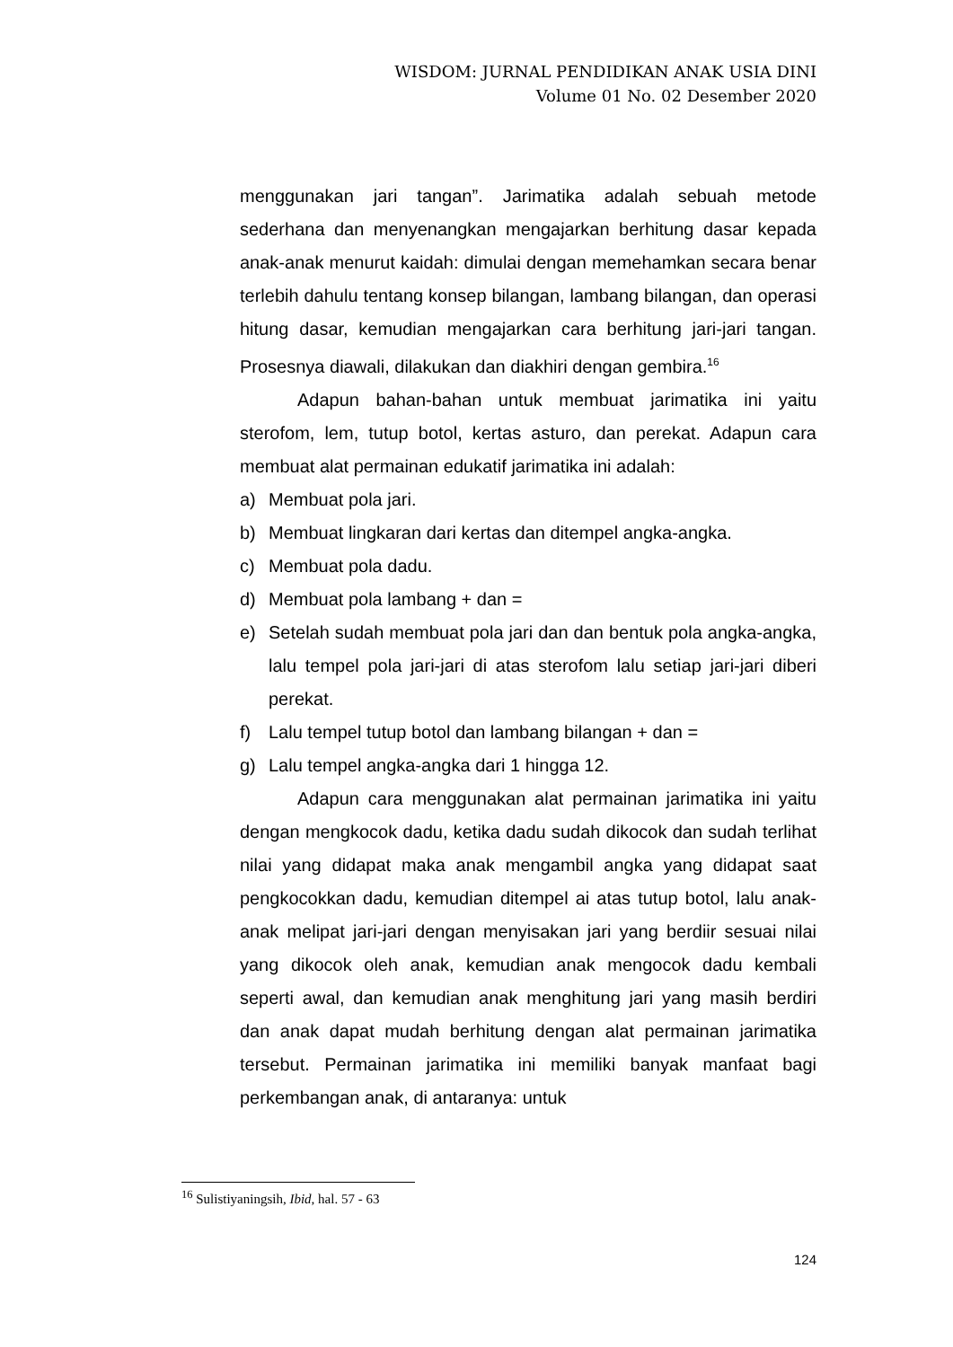WISDOM: JURNAL PENDIDIKAN ANAK USIA DINI
Volume 01 No. 02 Desember 2020
menggunakan jari tangan”. Jarimatika adalah sebuah metode sederhana dan menyenangkan mengajarkan berhitung dasar kepada anak-anak menurut kaidah: dimulai dengan memehamkan secara benar terlebih dahulu tentang konsep bilangan, lambang bilangan, dan operasi hitung dasar, kemudian mengajarkan cara berhitung jari-jari tangan. Prosesnya diawali, dilakukan dan diakhiri dengan gembira.<sup>16</sup>
Adapun bahan-bahan untuk membuat jarimatika ini yaitu sterofom, lem, tutup botol, kertas asturo, dan perekat. Adapun cara membuat alat permainan edukatif jarimatika ini adalah:
a) Membuat pola jari.
b) Membuat lingkaran dari kertas dan ditempel angka-angka.
c) Membuat pola dadu.
d) Membuat pola lambang + dan =
e) Setelah sudah membuat pola jari dan dan bentuk pola angka-angka, lalu tempel pola jari-jari di atas sterofom lalu setiap jari-jari diberi perekat.
f) Lalu tempel tutup botol dan lambang bilangan + dan =
g) Lalu tempel angka-angka dari 1 hingga 12.
Adapun cara menggunakan alat permainan jarimatika ini yaitu dengan mengkocok dadu, ketika dadu sudah dikocok dan sudah terlihat nilai yang didapat maka anak mengambil angka yang didapat saat pengkocokkan dadu, kemudian ditempel ai atas tutup botol, lalu anak-anak melipat jari-jari dengan menyisakan jari yang berdiir sesuai nilai yang dikocok oleh anak, kemudian anak mengocok dadu kembali seperti awal, dan kemudian anak menghitung jari yang masih berdiri dan anak dapat mudah berhitung dengan alat permainan jarimatika tersebut. Permainan jarimatika ini memiliki banyak manfaat bagi perkembangan anak, di antaranya: untuk
<sup>16</sup> Sulistiyaningsih, Ibid, hal. 57 - 63
124